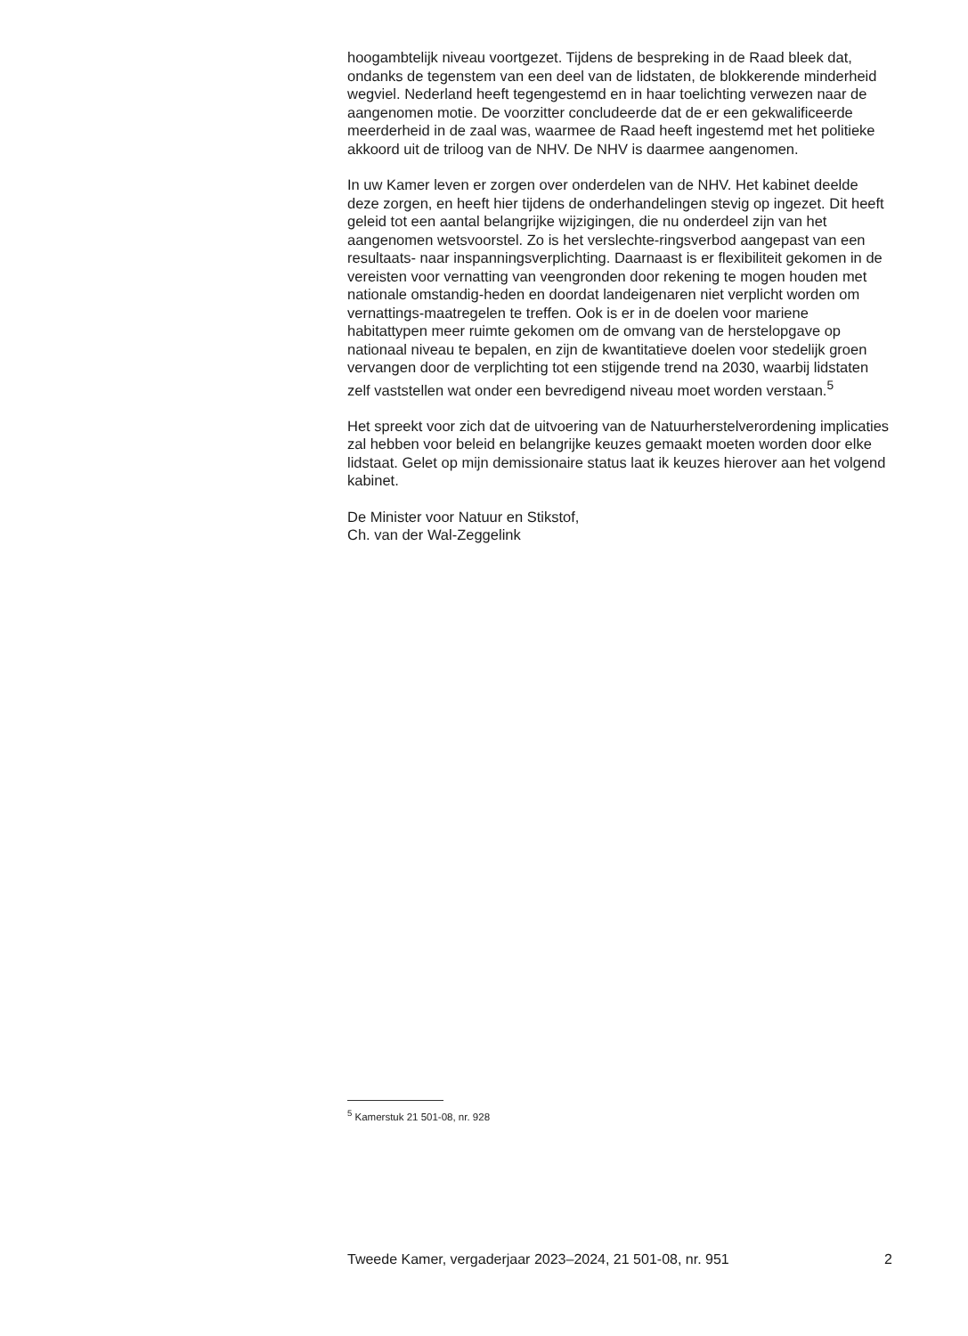hoogambtelijk niveau voortgezet. Tijdens de bespreking in de Raad bleek dat, ondanks de tegenstem van een deel van de lidstaten, de blokkerende minderheid wegviel. Nederland heeft tegengestemd en in haar toelichting verwezen naar de aangenomen motie. De voorzitter concludeerde dat de er een gekwalificeerde meerderheid in de zaal was, waarmee de Raad heeft ingestemd met het politieke akkoord uit de triloog van de NHV. De NHV is daarmee aangenomen.
In uw Kamer leven er zorgen over onderdelen van de NHV. Het kabinet deelde deze zorgen, en heeft hier tijdens de onderhandelingen stevig op ingezet. Dit heeft geleid tot een aantal belangrijke wijzigingen, die nu onderdeel zijn van het aangenomen wetsvoorstel. Zo is het verslechte-ringsverbod aangepast van een resultaats- naar inspanningsverplichting. Daarnaast is er flexibiliteit gekomen in de vereisten voor vernatting van veengronden door rekening te mogen houden met nationale omstandig-heden en doordat landeigenaren niet verplicht worden om vernattings-maatregelen te treffen. Ook is er in de doelen voor mariene habitattypen meer ruimte gekomen om de omvang van de herstelopgave op nationaal niveau te bepalen, en zijn de kwantitatieve doelen voor stedelijk groen vervangen door de verplichting tot een stijgende trend na 2030, waarbij lidstaten zelf vaststellen wat onder een bevredigend niveau moet worden verstaan.<sup>5</sup>
Het spreekt voor zich dat de uitvoering van de Natuurherstelverordening implicaties zal hebben voor beleid en belangrijke keuzes gemaakt moeten worden door elke lidstaat. Gelet op mijn demissionaire status laat ik keuzes hierover aan het volgend kabinet.
De Minister voor Natuur en Stikstof,
Ch. van der Wal-Zeggelink
<sup>5</sup> Kamerstuk 21 501-08, nr. 928
Tweede Kamer, vergaderjaar 2023–2024, 21 501-08, nr. 951 2